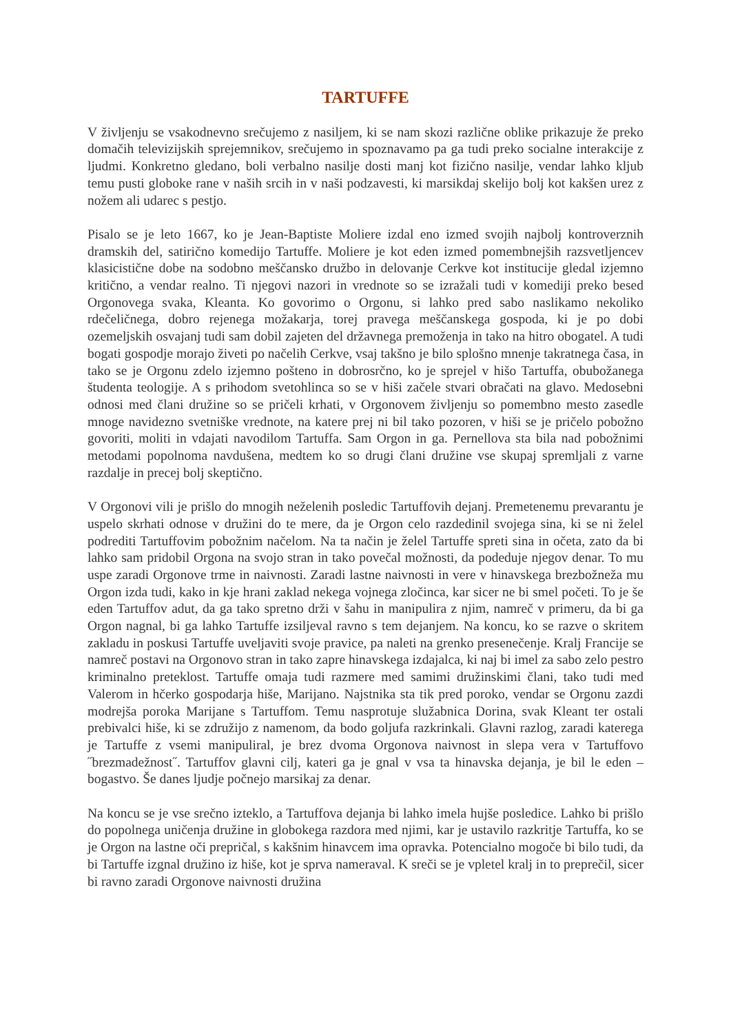TARTUFFE
V življenju se vsakodnevno srečujemo z nasiljem, ki se nam skozi različne oblike prikazuje že preko domačih televizijskih sprejemnikov, srečujemo in spoznavamo pa ga tudi preko socialne interakcije z ljudmi. Konkretno gledano, boli verbalno nasilje dosti manj kot fizično nasilje, vendar lahko kljub temu pusti globoke rane v naših srcih in v naši podzavesti, ki marsikdaj skelijo bolj kot kakšen urez z nožem ali udarec s pestjo.
Pisalo se je leto 1667, ko je Jean-Baptiste Moliere izdal eno izmed svojih najbolj kontroverznih dramskih del, satirično komedijo Tartuffe. Moliere je kot eden izmed pomembnejših razsvetljencev klasicistične dobe na sodobno meščansko družbo in delovanje Cerkve kot institucije gledal izjemno kritično, a vendar realno. Ti njegovi nazori in vrednote so se izražali tudi v komediji preko besed Orgonovega svaka, Kleanta. Ko govorimo o Orgonu, si lahko pred sabo naslikamo nekoliko rdečeličnega, dobro rejenega možakarja, torej pravega meščanskega gospoda, ki je po dobi ozemeljskih osvajanj tudi sam dobil zajeten del državnega premoženja in tako na hitro obogatel. A tudi bogati gospodje morajo živeti po načelih Cerkve, vsaj takšno je bilo splošno mnenje takratnega časa, in tako se je Orgonu zdelo izjemno pošteno in dobrosrčno, ko je sprejel v hišo Tartuffa, obubožanega študenta teologije. A s prihodom svetohlinca so se v hiši začele stvari obračati na glavo. Medosebni odnosi med člani družine so se pričeli krhati, v Orgonovem življenju so pomembno mesto zasedle mnoge navidezno svetniške vrednote, na katere prej ni bil tako pozoren, v hiši se je pričelo pobožno govoriti, moliti in vdajati navodilom Tartuffa. Sam Orgon in ga. Pernellova sta bila nad pobožnimi metodami popolnoma navdušena, medtem ko so drugi člani družine vse skupaj spremljali z varne razdalje in precej bolj skeptično.
V Orgonovi vili je prišlo do mnogih neželenih posledic Tartuffovih dejanj. Premetenemu prevarantu je uspelo skrhati odnose v družini do te mere, da je Orgon celo razdedinil svojega sina, ki se ni želel podrediti Tartuffovim pobožnim načelom. Na ta način je želel Tartuffe spreti sina in očeta, zato da bi lahko sam pridobil Orgona na svojo stran in tako povečal možnosti, da podeduje njegov denar. To mu uspe zaradi Orgonove trme in naivnosti. Zaradi lastne naivnosti in vere v hinavskega brezbožneža mu Orgon izda tudi, kako in kje hrani zaklad nekega vojnega zločinca, kar sicer ne bi smel početi. To je še eden Tartuffov adut, da ga tako spretno drži v šahu in manipulira z njim, namreč v primeru, da bi ga Orgon nagnal, bi ga lahko Tartuffe izsiljeval ravno s tem dejanjem. Na koncu, ko se razve o skritem zakladu in poskusi Tartuffe uveljaviti svoje pravice, pa naleti na grenko presenečenje. Kralj Francije se namreč postavi na Orgonovo stran in tako zapre hinavskega izdajalca, ki naj bi imel za sabo zelo pestro kriminalno preteklost. Tartuffe omaja tudi razmere med samimi družinskimi člani, tako tudi med Valerom in hčerko gospodarja hiše, Marijano. Najstnika sta tik pred poroko, vendar se Orgonu zazdi modrejša poroka Marijane s Tartuffom. Temu nasprotuje služabnica Dorina, svak Kleant ter ostali prebivalci hiše, ki se združijo z namenom, da bodo goljufa razkrinkali. Glavni razlog, zaradi katerega je Tartuffe z vsemi manipuliral, je brez dvoma Orgonova naivnost in slepa vera v Tartuffovo ˝brezmadežnost˝. Tartuffov glavni cilj, kateri ga je gnal v vsa ta hinavska dejanja, je bil le eden – bogastvo. Še danes ljudje počnejo marsikaj za denar.
Na koncu se je vse srečno izteklo, a Tartuffova dejanja bi lahko imela hujše posledice. Lahko bi prišlo do popolnega uničenja družine in globokega razdora med njimi, kar je ustavilo razkritje Tartuffa, ko se je Orgon na lastne oči prepričal, s kakšnim hinavcem ima opravka. Potencialno mogoče bi bilo tudi, da bi Tartuffe izgnal družino iz hiše, kot je sprva nameraval. K sreči se je vpletel kralj in to preprečil, sicer bi ravno zaradi Orgonove naivnosti družina